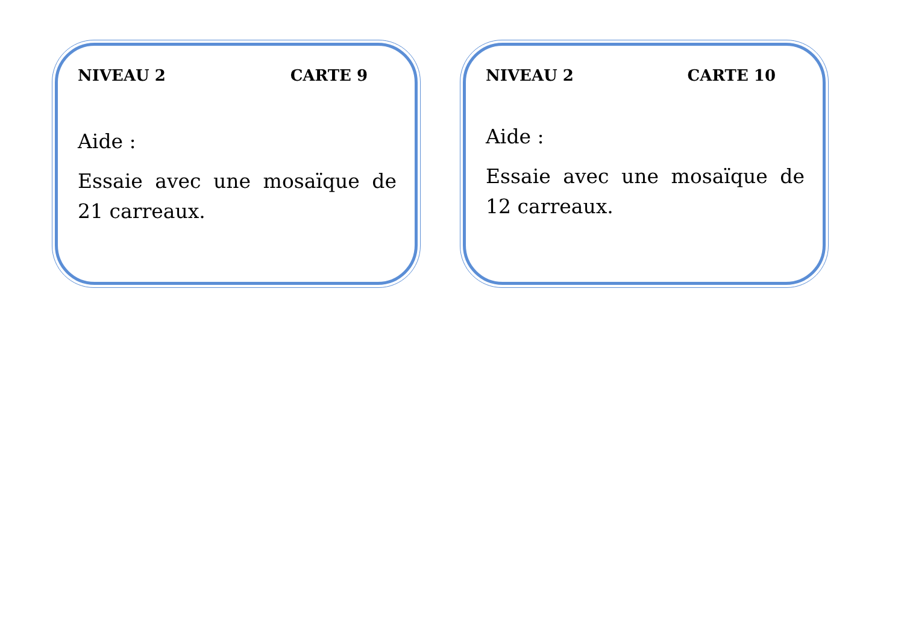NIVEAU 2 CARTE 9
Aide :
Essaie avec une mosaïque de 21 carreaux.
NIVEAU 2 CARTE 10
Aide :
Essaie avec une mosaïque de 12 carreaux.